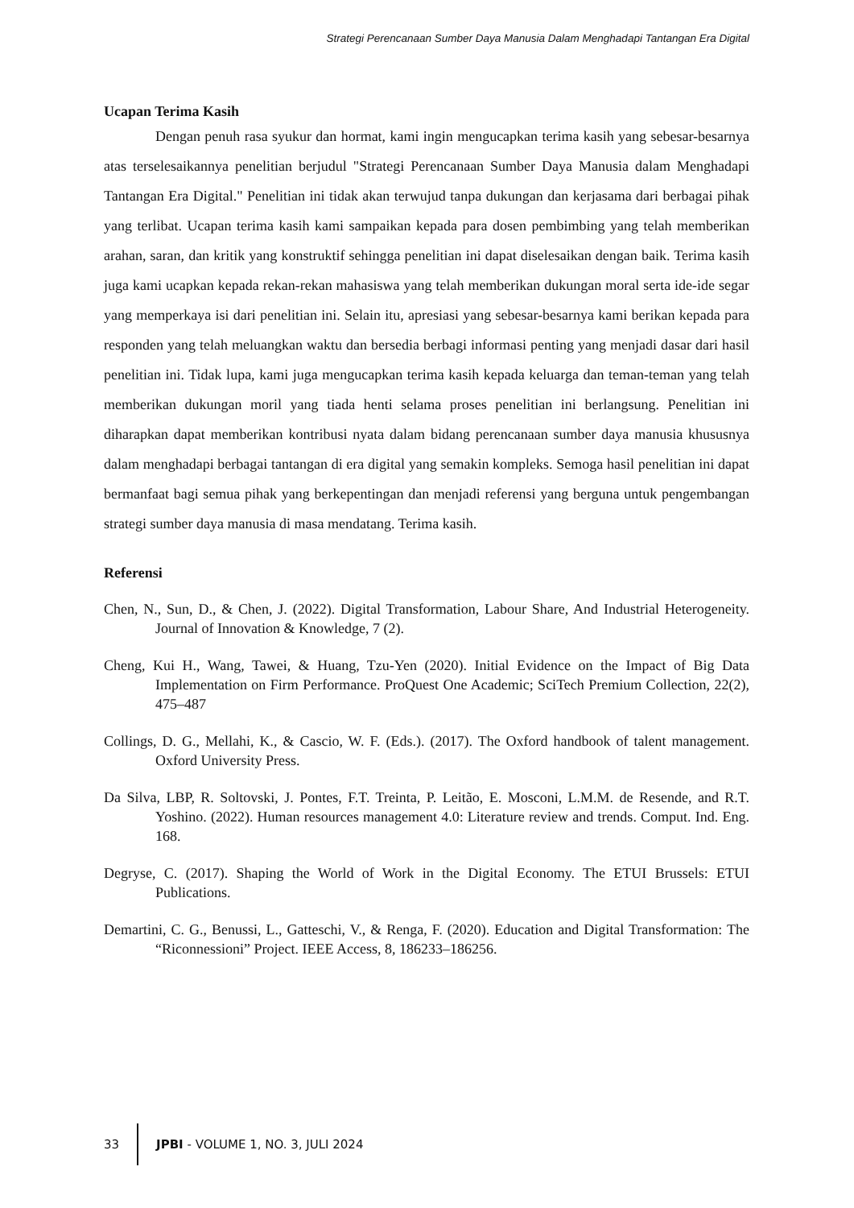Strategi Perencanaan Sumber Daya Manusia Dalam Menghadapi Tantangan Era Digital
Ucapan Terima Kasih
Dengan penuh rasa syukur dan hormat, kami ingin mengucapkan terima kasih yang sebesar-besarnya atas terselesaikannya penelitian berjudul "Strategi Perencanaan Sumber Daya Manusia dalam Menghadapi Tantangan Era Digital." Penelitian ini tidak akan terwujud tanpa dukungan dan kerjasama dari berbagai pihak yang terlibat. Ucapan terima kasih kami sampaikan kepada para dosen pembimbing yang telah memberikan arahan, saran, dan kritik yang konstruktif sehingga penelitian ini dapat diselesaikan dengan baik. Terima kasih juga kami ucapkan kepada rekan-rekan mahasiswa yang telah memberikan dukungan moral serta ide-ide segar yang memperkaya isi dari penelitian ini. Selain itu, apresiasi yang sebesar-besarnya kami berikan kepada para responden yang telah meluangkan waktu dan bersedia berbagi informasi penting yang menjadi dasar dari hasil penelitian ini. Tidak lupa, kami juga mengucapkan terima kasih kepada keluarga dan teman-teman yang telah memberikan dukungan moril yang tiada henti selama proses penelitian ini berlangsung. Penelitian ini diharapkan dapat memberikan kontribusi nyata dalam bidang perencanaan sumber daya manusia khususnya dalam menghadapi berbagai tantangan di era digital yang semakin kompleks. Semoga hasil penelitian ini dapat bermanfaat bagi semua pihak yang berkepentingan dan menjadi referensi yang berguna untuk pengembangan strategi sumber daya manusia di masa mendatang. Terima kasih.
Referensi
Chen, N., Sun, D., & Chen, J. (2022). Digital Transformation, Labour Share, And Industrial Heterogeneity. Journal of Innovation & Knowledge, 7 (2).
Cheng, Kui H., Wang, Tawei, & Huang, Tzu-Yen (2020). Initial Evidence on the Impact of Big Data Implementation on Firm Performance. ProQuest One Academic; SciTech Premium Collection, 22(2), 475–487
Collings, D. G., Mellahi, K., & Cascio, W. F. (Eds.). (2017). The Oxford handbook of talent management. Oxford University Press.
Da Silva, LBP, R. Soltovski, J. Pontes, F.T. Treinta, P. Leitão, E. Mosconi, L.M.M. de Resende, and R.T. Yoshino. (2022). Human resources management 4.0: Literature review and trends. Comput. Ind. Eng. 168.
Degryse, C. (2017). Shaping the World of Work in the Digital Economy. The ETUI Brussels: ETUI Publications.
Demartini, C. G., Benussi, L., Gatteschi, V., & Renga, F. (2020). Education and Digital Transformation: The “Riconnessioni” Project. IEEE Access, 8, 186233–186256.
33
JPBI - VOLUME 1, NO. 3, JULI 2024